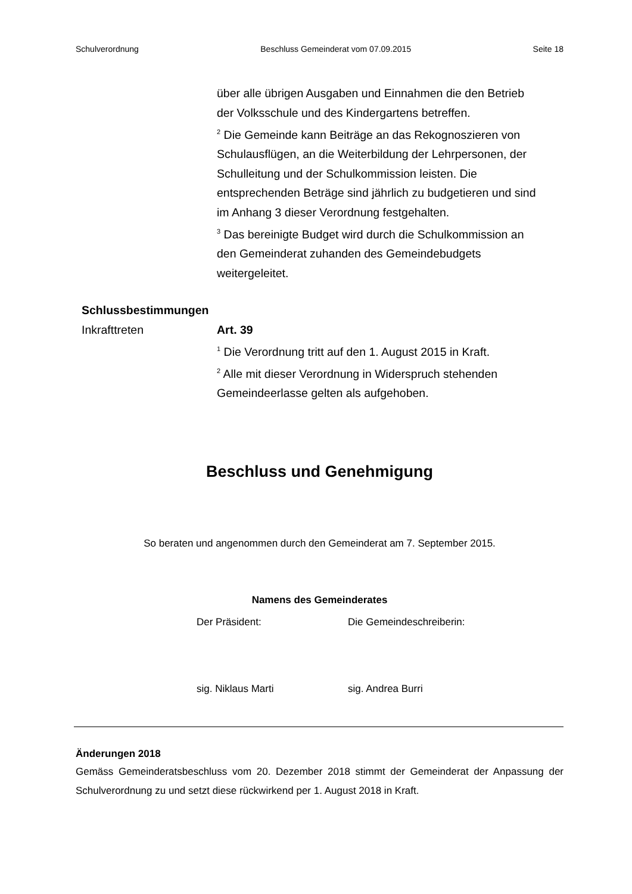Schulverordnung Beschluss Gemeinderat vom 07.09.2015 Seite 18
über alle übrigen Ausgaben und Einnahmen die den Betrieb der Volksschule und des Kindergartens betreffen.
<sup>2</sup> Die Gemeinde kann Beiträge an das Rekognoszieren von Schulausflügen, an die Weiterbildung der Lehrpersonen, der Schulleitung und der Schulkommission leisten. Die entsprechenden Beträge sind jährlich zu budgetieren und sind im Anhang 3 dieser Verordnung festgehalten.
<sup>3</sup> Das bereinigte Budget wird durch die Schulkommission an den Gemeinderat zuhanden des Gemeindebudgets weitergeleitet.
Schlussbestimmungen
Inkrafttreten Art. 39
<sup>1</sup> Die Verordnung tritt auf den 1. August 2015 in Kraft.
<sup>2</sup> Alle mit dieser Verordnung in Widerspruch stehenden Gemeindeerlasse gelten als aufgehoben.
Beschluss und Genehmigung
So beraten und angenommen durch den Gemeinderat am 7. September 2015.
Namens des Gemeinderates
Der Präsident: Die Gemeindeschreiberin:
sig. Niklaus Marti sig. Andrea Burri
Änderungen 2018
Gemäss Gemeinderatsbeschluss vom 20. Dezember 2018 stimmt der Gemeinderat der Anpassung der Schulverordnung zu und setzt diese rückwirkend per 1. August 2018 in Kraft.